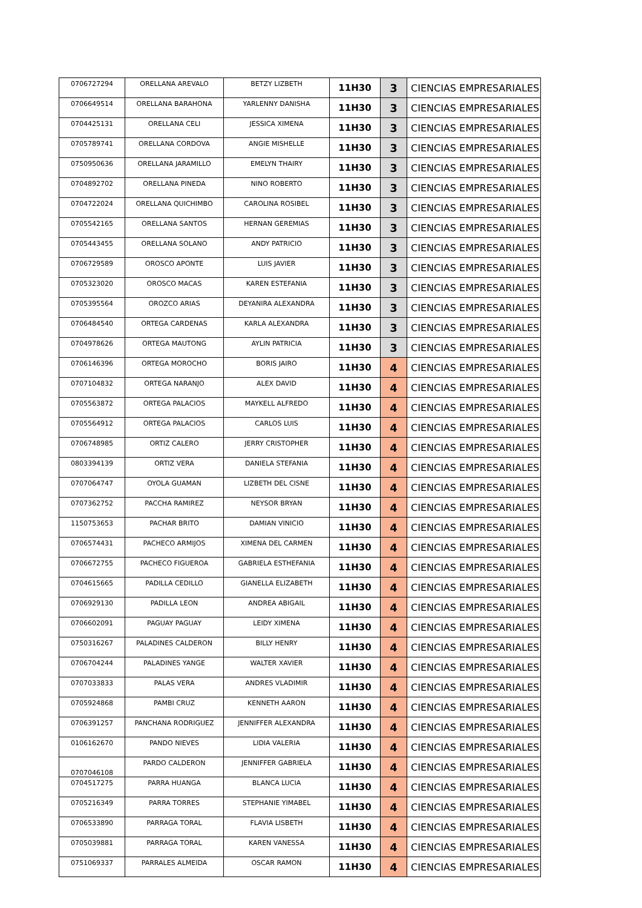| 0706727294 | ORELLANA AREVALO | BETZY LIZBETH | 11H30 | 3 | CIENCIAS EMPRESARIALES |
| 0706649514 | ORELLANA BARAHONA | YARLENNY DANISHA | 11H30 | 3 | CIENCIAS EMPRESARIALES |
| 0704425131 | ORELLANA CELI | JESSICA XIMENA | 11H30 | 3 | CIENCIAS EMPRESARIALES |
| 0705789741 | ORELLANA CORDOVA | ANGIE MISHELLE | 11H30 | 3 | CIENCIAS EMPRESARIALES |
| 0750950636 | ORELLANA JARAMILLO | EMELYN THAIRY | 11H30 | 3 | CIENCIAS EMPRESARIALES |
| 0704892702 | ORELLANA PINEDA | NINO ROBERTO | 11H30 | 3 | CIENCIAS EMPRESARIALES |
| 0704722024 | ORELLANA QUICHIMBO | CAROLINA ROSIBEL | 11H30 | 3 | CIENCIAS EMPRESARIALES |
| 0705542165 | ORELLANA SANTOS | HERNAN GEREMIAS | 11H30 | 3 | CIENCIAS EMPRESARIALES |
| 0705443455 | ORELLANA SOLANO | ANDY PATRICIO | 11H30 | 3 | CIENCIAS EMPRESARIALES |
| 0706729589 | OROSCO APONTE | LUIS JAVIER | 11H30 | 3 | CIENCIAS EMPRESARIALES |
| 0705323020 | OROSCO MACAS | KAREN ESTEFANIA | 11H30 | 3 | CIENCIAS EMPRESARIALES |
| 0705395564 | OROZCO ARIAS | DEYANIRA ALEXANDRA | 11H30 | 3 | CIENCIAS EMPRESARIALES |
| 0706484540 | ORTEGA CARDENAS | KARLA ALEXANDRA | 11H30 | 3 | CIENCIAS EMPRESARIALES |
| 0704978626 | ORTEGA MAUTONG | AYLIN PATRICIA | 11H30 | 3 | CIENCIAS EMPRESARIALES |
| 0706146396 | ORTEGA MOROCHO | BORIS JAIRO | 11H30 | 4 | CIENCIAS EMPRESARIALES |
| 0707104832 | ORTEGA NARANJO | ALEX DAVID | 11H30 | 4 | CIENCIAS EMPRESARIALES |
| 0705563872 | ORTEGA PALACIOS | MAYKELL ALFREDO | 11H30 | 4 | CIENCIAS EMPRESARIALES |
| 0705564912 | ORTEGA PALACIOS | CARLOS LUIS | 11H30 | 4 | CIENCIAS EMPRESARIALES |
| 0706748985 | ORTIZ CALERO | JERRY CRISTOPHER | 11H30 | 4 | CIENCIAS EMPRESARIALES |
| 0803394139 | ORTIZ VERA | DANIELA STEFANIA | 11H30 | 4 | CIENCIAS EMPRESARIALES |
| 0707064747 | OYOLA GUAMAN | LIZBETH DEL CISNE | 11H30 | 4 | CIENCIAS EMPRESARIALES |
| 0707362752 | PACCHA RAMIREZ | NEYSOR BRYAN | 11H30 | 4 | CIENCIAS EMPRESARIALES |
| 1150753653 | PACHAR BRITO | DAMIAN VINICIO | 11H30 | 4 | CIENCIAS EMPRESARIALES |
| 0706574431 | PACHECO ARMIJOS | XIMENA DEL CARMEN | 11H30 | 4 | CIENCIAS EMPRESARIALES |
| 0706672755 | PACHECO FIGUEROA | GABRIELA ESTHEFANIA | 11H30 | 4 | CIENCIAS EMPRESARIALES |
| 0704615665 | PADILLA CEDILLO | GIANELLA ELIZABETH | 11H30 | 4 | CIENCIAS EMPRESARIALES |
| 0706929130 | PADILLA LEON | ANDREA ABIGAIL | 11H30 | 4 | CIENCIAS EMPRESARIALES |
| 0706602091 | PAGUAY PAGUAY | LEIDY XIMENA | 11H30 | 4 | CIENCIAS EMPRESARIALES |
| 0750316267 | PALADINES CALDERON | BILLY HENRY | 11H30 | 4 | CIENCIAS EMPRESARIALES |
| 0706704244 | PALADINES YANGE | WALTER XAVIER | 11H30 | 4 | CIENCIAS EMPRESARIALES |
| 0707033833 | PALAS VERA | ANDRES VLADIMIR | 11H30 | 4 | CIENCIAS EMPRESARIALES |
| 0705924868 | PAMBI CRUZ | KENNETH AARON | 11H30 | 4 | CIENCIAS EMPRESARIALES |
| 0706391257 | PANCHANA RODRIGUEZ | JENNIFFER ALEXANDRA | 11H30 | 4 | CIENCIAS EMPRESARIALES |
| 0106162670 | PANDO NIEVES | LIDIA VALERIA | 11H30 | 4 | CIENCIAS EMPRESARIALES |
| 0707046108 | PARDO CALDERON | JENNIFFER GABRIELA | 11H30 | 4 | CIENCIAS EMPRESARIALES |
| 0704517275 | PARRA HUANGA | BLANCA LUCIA | 11H30 | 4 | CIENCIAS EMPRESARIALES |
| 0705216349 | PARRA TORRES | STEPHANIE YIMABEL | 11H30 | 4 | CIENCIAS EMPRESARIALES |
| 0706533890 | PARRAGA TORAL | FLAVIA LISBETH | 11H30 | 4 | CIENCIAS EMPRESARIALES |
| 0705039881 | PARRAGA TORAL | KAREN VANESSA | 11H30 | 4 | CIENCIAS EMPRESARIALES |
| 0751069337 | PARRALES ALMEIDA | OSCAR RAMON | 11H30 | 4 | CIENCIAS EMPRESARIALES |